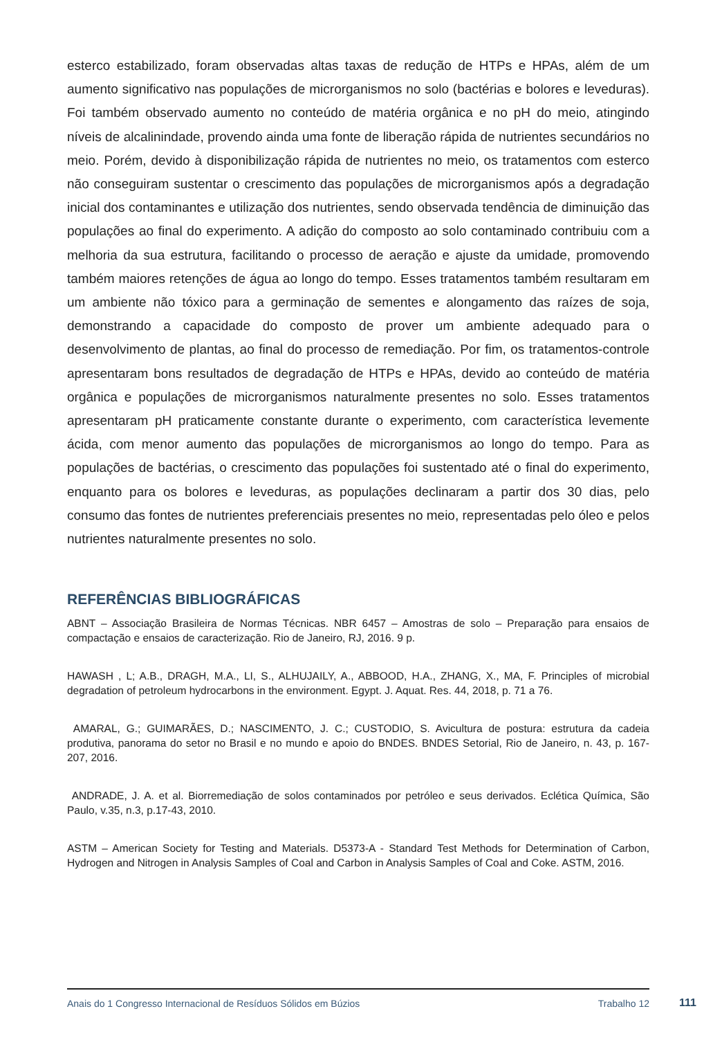esterco estabilizado, foram observadas altas taxas de redução de HTPs e HPAs, além de um aumento significativo nas populações de microrganismos no solo (bactérias e bolores e leveduras). Foi também observado aumento no conteúdo de matéria orgânica e no pH do meio, atingindo níveis de alcalinindade, provendo ainda uma fonte de liberação rápida de nutrientes secundários no meio. Porém, devido à disponibilização rápida de nutrientes no meio, os tratamentos com esterco não conseguiram sustentar o crescimento das populações de microrganismos após a degradação inicial dos contaminantes e utilização dos nutrientes, sendo observada tendência de diminuição das populações ao final do experimento. A adição do composto ao solo contaminado contribuiu com a melhoria da sua estrutura, facilitando o processo de aeração e ajuste da umidade, promovendo também maiores retenções de água ao longo do tempo. Esses tratamentos também resultaram em um ambiente não tóxico para a germinação de sementes e alongamento das raízes de soja, demonstrando a capacidade do composto de prover um ambiente adequado para o desenvolvimento de plantas, ao final do processo de remediação. Por fim, os tratamentos-controle apresentaram bons resultados de degradação de HTPs e HPAs, devido ao conteúdo de matéria orgânica e populações de microrganismos naturalmente presentes no solo. Esses tratamentos apresentaram pH praticamente constante durante o experimento, com característica levemente ácida, com menor aumento das populações de microrganismos ao longo do tempo. Para as populações de bactérias, o crescimento das populações foi sustentado até o final do experimento, enquanto para os bolores e leveduras, as populações declinaram a partir dos 30 dias, pelo consumo das fontes de nutrientes preferenciais presentes no meio, representadas pelo óleo e pelos nutrientes naturalmente presentes no solo.
REFERÊNCIAS BIBLIOGRÁFICAS
ABNT – Associação Brasileira de Normas Técnicas. NBR 6457 – Amostras de solo – Preparação para ensaios de compactação e ensaios de caracterização. Rio de Janeiro, RJ, 2016. 9 p.
HAWASH , L; A.B., DRAGH, M.A., LI, S., ALHUJAILY, A., ABBOOD, H.A., ZHANG, X., MA, F. Principles of microbial degradation of petroleum hydrocarbons in the environment. Egypt. J. Aquat. Res. 44, 2018, p. 71 a 76.
AMARAL, G.; GUIMARÃES, D.; NASCIMENTO, J. C.; CUSTODIO, S. Avicultura de postura: estrutura da cadeia produtiva, panorama do setor no Brasil e no mundo e apoio do BNDES. BNDES Setorial, Rio de Janeiro, n. 43, p. 167-207, 2016.
ANDRADE, J. A. et al. Biorremediação de solos contaminados por petróleo e seus derivados. Eclética Química, São Paulo, v.35, n.3, p.17-43, 2010.
ASTM – American Society for Testing and Materials. D5373-A - Standard Test Methods for Determination of Carbon, Hydrogen and Nitrogen in Analysis Samples of Coal and Carbon in Analysis Samples of Coal and Coke. ASTM, 2016.
Anais do 1 Congresso Internacional de Resíduos Sólidos em Búzios Trabalho 12
111